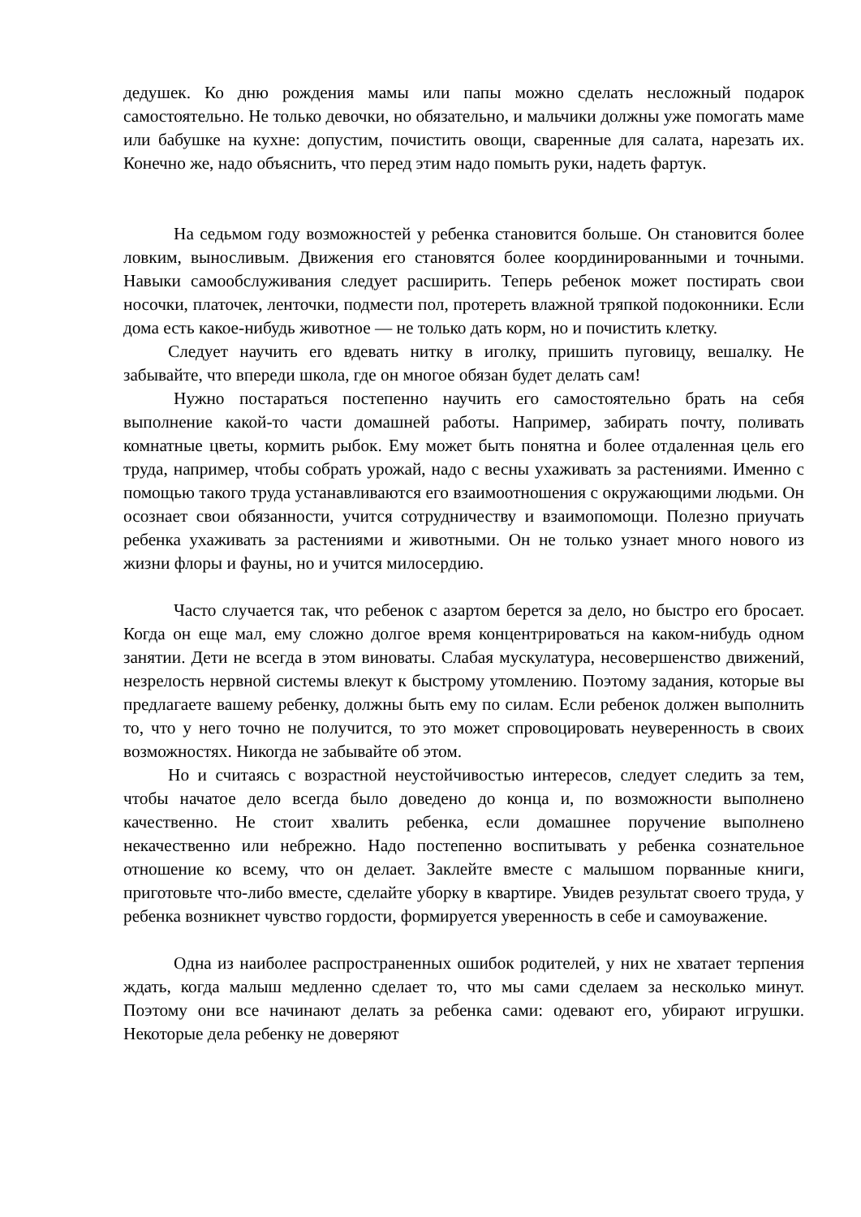дедушек. Ко дню рождения мамы или папы можно сделать несложный подарок самостоятельно. Не только девочки, но обязательно, и мальчики должны уже помогать маме или бабушке на кухне: допустим, почистить овощи, сваренные для салата, нарезать их. Конечно же, надо объяснить, что перед этим надо помыть руки, надеть фартук.
На седьмом году возможностей у ребенка становится больше. Он становится более ловким, выносливым. Движения его становятся более координированными и точными. Навыки самообслуживания следует расширить. Теперь ребенок может постирать свои носочки, платочек, ленточки, подмести пол, протереть влажной тряпкой подоконники. Если дома есть какое-нибудь животное — не только дать корм, но и почистить клетку.
Следует научить его вдевать нитку в иголку, пришить пуговицу, вешалку. Не забывайте, что впереди школа, где он многое обязан будет делать сам!
Нужно постараться постепенно научить его самостоятельно брать на себя выполнение какой-то части домашней работы. Например, забирать почту, поливать комнатные цветы, кормить рыбок. Ему может быть понятна и более отдаленная цель его труда, например, чтобы собрать урожай, надо с весны ухаживать за растениями. Именно с помощью такого труда устанавливаются его взаимоотношения с окружающими людьми. Он осознает свои обязанности, учится сотрудничеству и взаимопомощи. Полезно приучать ребенка ухаживать за растениями и животными. Он не только узнает много нового из жизни флоры и фауны, но и учится милосердию.
Часто случается так, что ребенок с азартом берется за дело, но быстро его бросает. Когда он еще мал, ему сложно долгое время концентрироваться на каком-нибудь одном занятии. Дети не всегда в этом виноваты. Слабая мускулатура, несовершенство движений, незрелость нервной системы влекут к быстрому утомлению. Поэтому задания, которые вы предлагаете вашему ребенку, должны быть ему по силам. Если ребенок должен выполнить то, что у него точно не получится, то это может спровоцировать неуверенность в своих возможностях. Никогда не забывайте об этом.
Но и считаясь с возрастной неустойчивостью интересов, следует следить за тем, чтобы начатое дело всегда было доведено до конца и, по возможности выполнено качественно. Не стоит хвалить ребенка, если домашнее поручение выполнено некачественно или небрежно. Надо постепенно воспитывать у ребенка сознательное отношение ко всему, что он делает. Заклейте вместе с малышом порванные книги, приготовьте что-либо вместе, сделайте уборку в квартире. Увидев результат своего труда, у ребенка возникнет чувство гордости, формируется уверенность в себе и самоуважение.
Одна из наиболее распространенных ошибок родителей, у них не хватает терпения ждать, когда малыш медленно сделает то, что мы сами сделаем за несколько минут. Поэтому они все начинают делать за ребенка сами: одевают его, убирают игрушки. Некоторые дела ребенку не доверяют